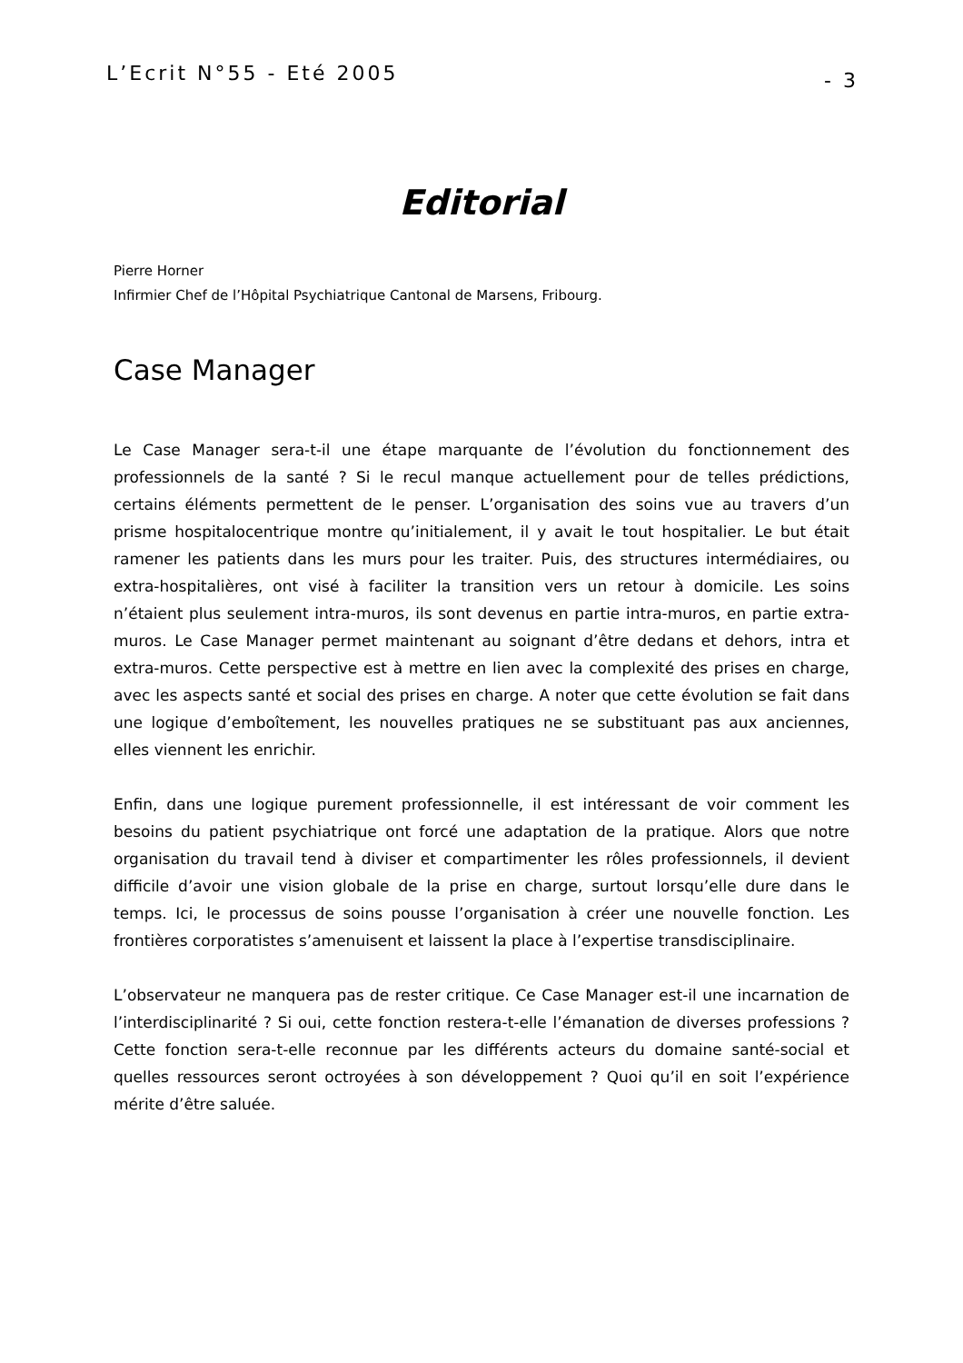L’Ecrit N°55 - Eté 2005 - 3
Editorial
Pierre Horner
Infirmier Chef de l’Hôpital Psychiatrique Cantonal de Marsens, Fribourg.
Case Manager
Le Case Manager sera-t-il une étape marquante de l’évolution du fonctionnement des professionnels de la santé ? Si le recul manque actuellement pour de telles prédictions, certains éléments permettent de le penser. L’organisation des soins vue au travers d’un prisme hospitalocentrique montre qu’initialement, il y avait le tout hospitalier. Le but était ramener les patients dans les murs pour les traiter. Puis, des structures intermédiaires, ou extra-hospitalières, ont visé à faciliter la transition vers un retour à domicile. Les soins n’étaient plus seulement intra-muros, ils sont devenus en partie intra-muros, en partie extra-muros. Le Case Manager permet maintenant au soignant d’être dedans et dehors, intra et extra-muros. Cette perspective est à mettre en lien avec la complexité des prises en charge, avec les aspects santé et social des prises en charge. A noter que cette évolution se fait dans une logique d’emboîtement, les nouvelles pratiques ne se substituant pas aux anciennes, elles viennent les enrichir.
Enfin, dans une logique purement professionnelle, il est intéressant de voir comment les besoins du patient psychiatrique ont forcé une adaptation de la pratique. Alors que notre organisation du travail tend à diviser et compartimenter les rôles professionnels, il devient difficile d’avoir une vision globale de la prise en charge, surtout lorsqu’elle dure dans le temps. Ici, le processus de soins pousse l’organisation à créer une nouvelle fonction. Les frontières corporatistes s’amenuisent et laissent la place à l’expertise transdisciplinaire.
L’observateur ne manquera pas de rester critique. Ce Case Manager est-il une incarnation de l’interdisciplinarité ? Si oui, cette fonction restera-t-elle l’émanation de diverses professions ? Cette fonction sera-t-elle reconnue par les différents acteurs du domaine santé-social et quelles ressources seront octroyées à son développement ? Quoi qu’il en soit l’expérience mérite d’être saluée.